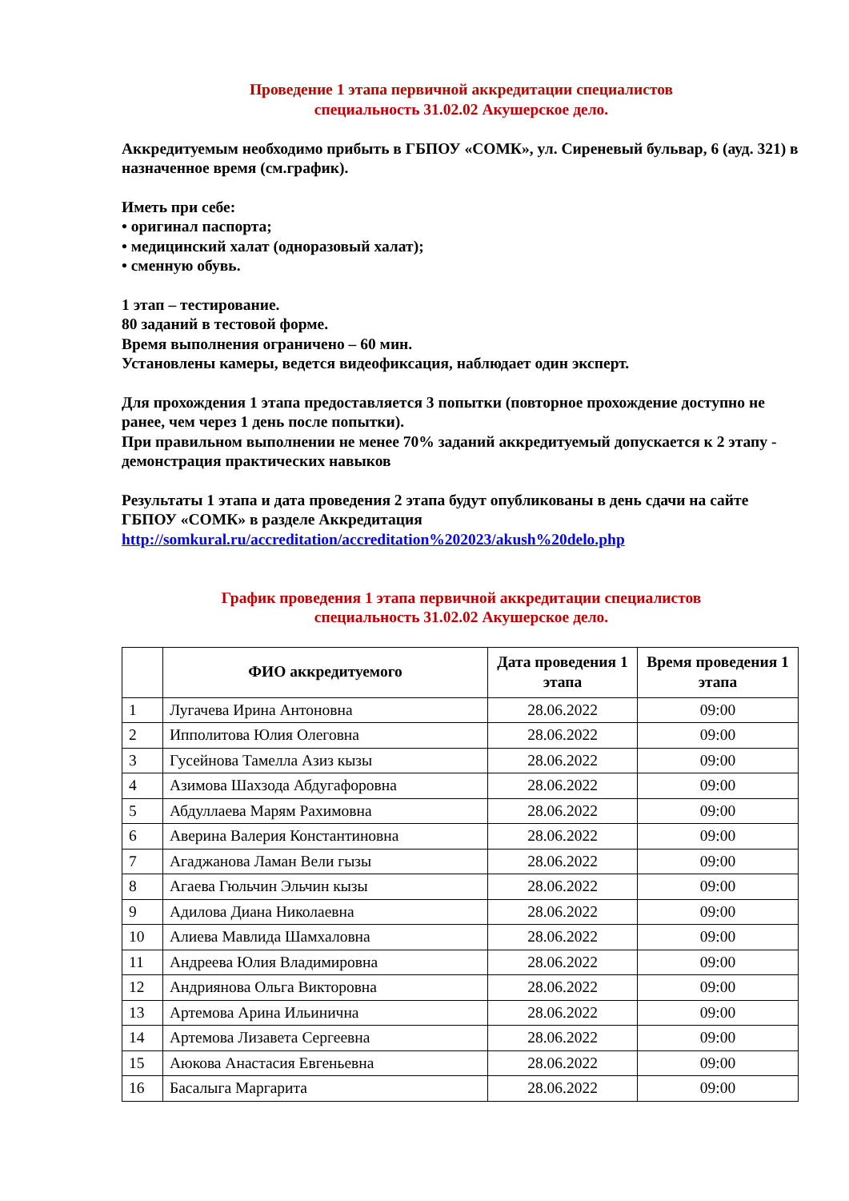Проведение 1 этапа первичной аккредитации специалистов
специальность 31.02.02 Акушерское дело.
Аккредитуемым необходимо прибыть в ГБПОУ «СОМК», ул. Сиреневый бульвар, 6 (ауд. 321) в назначенное время (см.график).
Иметь при себе:
• оригинал паспорта;
• медицинский халат (одноразовый халат);
• сменную обувь.
1 этап – тестирование.
80 заданий в тестовой форме.
Время выполнения ограничено – 60 мин.
Установлены камеры, ведется видеофиксация, наблюдает один эксперт.
Для прохождения 1 этапа предоставляется 3 попытки (повторное прохождение доступно не ранее, чем через 1 день после попытки).
При правильном выполнении не менее 70% заданий аккредитуемый допускается к 2 этапу - демонстрация практических навыков
Результаты 1 этапа и дата проведения 2 этапа будут опубликованы в день сдачи на сайте ГБПОУ «СОМК» в разделе Аккредитация
http://somkural.ru/accreditation/accreditation%202023/akush%20delo.php
График проведения 1 этапа первичной аккредитации специалистов
специальность 31.02.02 Акушерское дело.
| | ФИО аккредитуемого | Дата проведения 1 этапа | Время проведения 1 этапа |
| --- | --- | --- | --- |
| 1 | Лугачева Ирина Антоновна | 28.06.2022 | 09:00 |
| 2 | Ипполитова Юлия Олеговна | 28.06.2022 | 09:00 |
| 3 | Гусейнова Тамелла Азиз кызы | 28.06.2022 | 09:00 |
| 4 | Азимова Шахзода Абдугафоровна | 28.06.2022 | 09:00 |
| 5 | Абдуллаева Марям Рахимовна | 28.06.2022 | 09:00 |
| 6 | Аверина Валерия Константиновна | 28.06.2022 | 09:00 |
| 7 | Агаджанова Ламан Вели гызы | 28.06.2022 | 09:00 |
| 8 | Агаева Гюльчин Эльчин кызы | 28.06.2022 | 09:00 |
| 9 | Адилова Диана Николаевна | 28.06.2022 | 09:00 |
| 10 | Алиева Мавлида Шамхаловна | 28.06.2022 | 09:00 |
| 11 | Андреева Юлия Владимировна | 28.06.2022 | 09:00 |
| 12 | Андриянова Ольга Викторовна | 28.06.2022 | 09:00 |
| 13 | Артемова Арина Ильинична | 28.06.2022 | 09:00 |
| 14 | Артемова Лизавета Сергеевна | 28.06.2022 | 09:00 |
| 15 | Аюкова Анастасия Евгеньевна | 28.06.2022 | 09:00 |
| 16 | Басалыга Маргарита | 28.06.2022 | 09:00 |